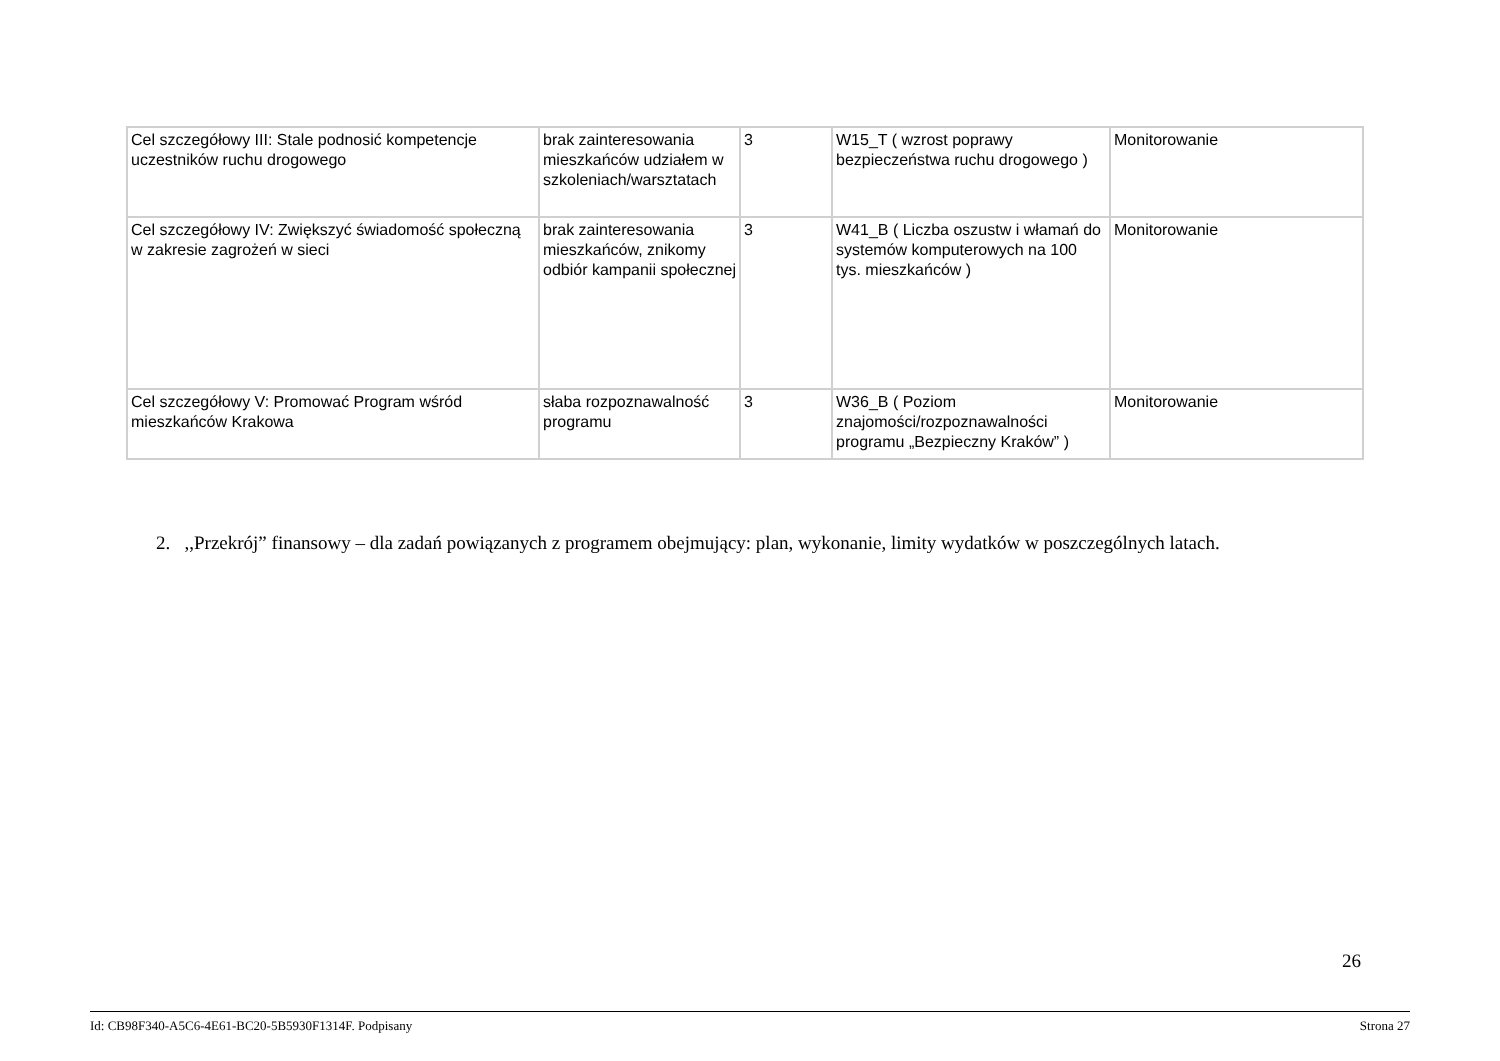| Cel szczegółowy III: Stale podnosić kompetencje uczestników ruchu drogowego | brak zainteresowania mieszkańców udziałem w szkoleniach/warsztatach | 3 | W15_T ( wzrost poprawy bezpieczeństwa ruchu drogowego ) | Monitorowanie |
| Cel szczegółowy IV: Zwiększyć świadomość społeczną w zakresie zagrożeń w sieci | brak zainteresowania mieszkańców, znikomy odbiór kampanii społecznej | 3 | W41_B ( Liczba oszustw i włamań do systemów komputerowych na 100 tys. mieszkańców ) | Monitorowanie |
| Cel szczegółowy V: Promować Program wśród mieszkańców Krakowa | słaba rozpoznawalność programu | 3 | W36_B ( Poziom znajomości/rozpoznawalności programu „Bezpieczny Kraków” ) | Monitorowanie |
2. ,,Przekrój” finansowy – dla zadań powiązanych z programem obejmujący: plan, wykonanie, limity wydatków w poszczególnych latach.
26
Id: CB98F340-A5C6-4E61-BC20-5B5930F1314F. Podpisany Strona 27